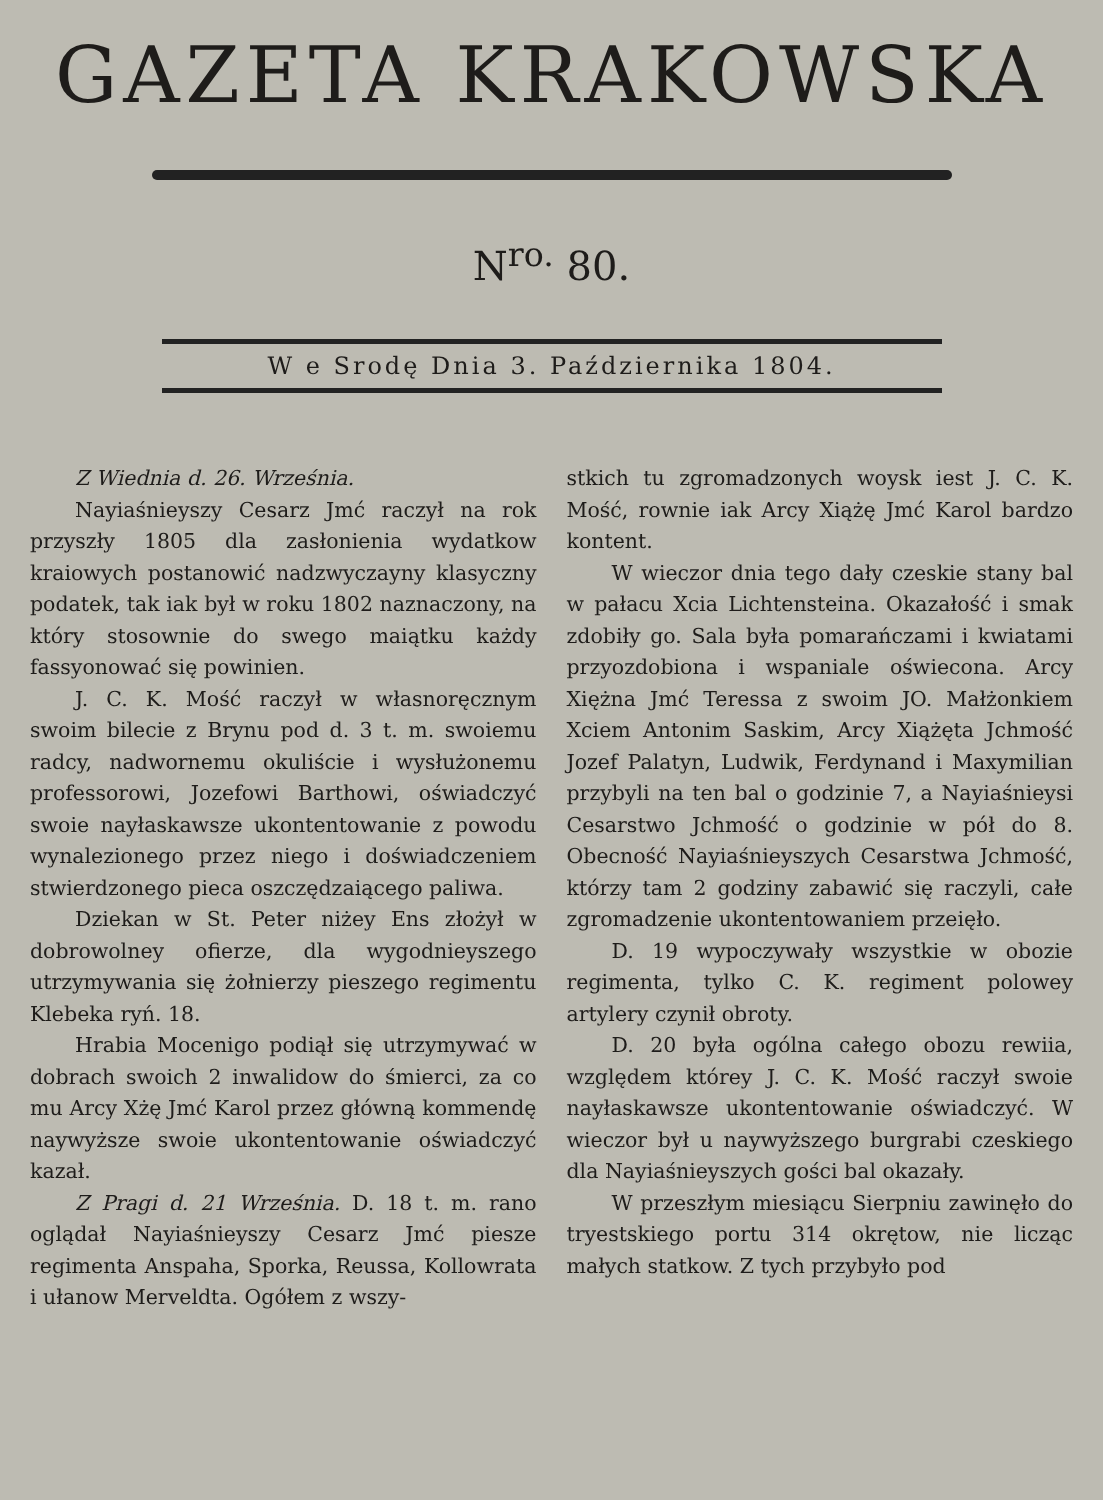GAZETA KRAKOWSKA
N<sup>ro.</sup> 80.
W e Srodę Dnia 3. Października 1804.
Z Wiednia d. 26. Września.
Nayiaśnieyszy Cesarz Jmć raczył na rok przyszły 1805 dla zasłonienia wydatkow kraiowych postanowić nadzwyczayny klasyczny podatek, tak iak był w roku 1802 naznaczony, na który stosownie do swego maiątku każdy fassyonować się powinien.
J. C. K. Mość raczył w własnoręcznym swoim bilecie z Brynu pod d. 3 t. m. swoiemu radcy, nadwornemu okuliście i wysłużonemu professorowi, Jozefowi Barthowi, oświadczyć swoie nayłaskawsze ukontentowanie z powodu wynalezionego przez niego i doświadczeniem stwierdzonego pieca oszczędzaiącego paliwa.
Dziekan w St. Peter niżey Ens złożył w dobrowolney ofierze, dla wygodnieyszego utrzymywania się żołnierzy pieszego regimentu Klebeka ryń. 18.
Hrabia Mocenigo podiął się utrzymywać w dobrach swoich 2 inwalidow do śmierci, za co mu Arcy Xżę Jmć Karol przez główną kommendę naywyższe swoie ukontentowanie oświadczyć kazał.
Z Pragi d. 21 Września. D. 18 t. m. rano oglądał Nayiaśnieyszy Cesarz Jmć piesze regimenta Anspaha, Sporka, Reussa, Kollowrata i ułanow Merveldta. Ogółem z wszy-
stkich tu zgromadzonych woysk iest J. C. K. Mość, rownie iak Arcy Xiążę Jmć Karol bardzo kontent.
W wieczor dnia tego dały czeskie stany bal w pałacu Xcia Lichtensteina. Okazałość i smak zdobiły go. Sala była pomarańczami i kwiatami przyozdobiona i wspaniale oświecona. Arcy Xiężna Jmć Teressa z swoim JO. Małżonkiem Xciem Antonim Saskim, Arcy Xiążęta Jchmość Jozef Palatyn, Ludwik, Ferdynand i Maxymilian przybyli na ten bal o godzinie 7, a Nayiaśnieysi Cesarstwo Jchmość o godzinie w pół do 8. Obecność Nayiaśnieyszych Cesarstwa Jchmość, którzy tam 2 godziny zabawić się raczyli, całe zgromadzenie ukontentowaniem przeięło.
D. 19 wypoczywały wszystkie w obozie regimenta, tylko C. K. regiment polowey artylery czynił obroty.
D. 20 była ogólna całego obozu rewiia, względem którey J. C. K. Mość raczył swoie nayłaskawsze ukontentowanie oświadczyć. W wieczor był u naywyższego burgrabi czeskiego dla Nayiaśnieyszych gości bal okazały.
W przeszłym miesiącu Sierpniu zawinęło do tryestskiego portu 314 okrętow, nie licząc małych statkow. Z tych przybyło pod